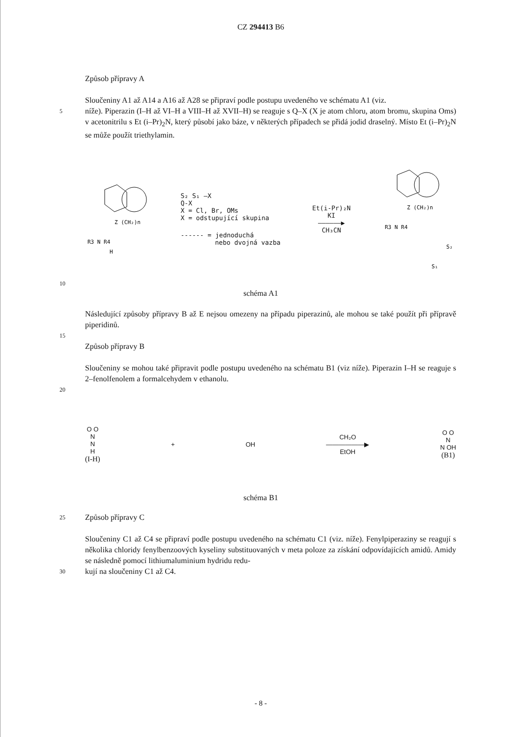CZ 294413 B6
Způsob přípravy A
Sloučeniny A1 až A14 a A16 až A28 se připraví podle postupu uvedeného ve schématu A1 (viz.
5
níže). Piperazin (I–H až VI–H a VIII–H až XVII–H) se reaguje s Q–X (X je atom chloru, atom bromu, skupina Oms) v acetonitrilu s Et (i–Pr)<sub>2</sub>N, který působí jako báze, v některých případech se přidá jodid draselný. Místo Et (i–Pr)<sub>2</sub>N se může použít triethylamin.
R3 N R4
H
Z (CH₂)n
S₂ S₁ ―X
Q-X
X = Cl, Br, OMs
X = odstupující skupina
------ = jednoduchá
nebo dvojná vazba
Et(i-Pr)₂N
KI
——————▶
CH₃CN
R3 N R4
Z (CH₂)n
S₂
S₁
10
schéma A1
Následující způsoby přípravy B až E nejsou omezeny na případu piperazinů, ale mohou se také použít při přípravě piperidinů.
15
Způsob přípravy B
Sloučeniny se mohou také připravit podle postupu uvedeného na schématu B1 (viz níže). Piperazin I–H se reaguje s 2–fenolfenolem a formalcehydem v ethanolu.
20
O O
N
N
H
(I-H)
+ OH
CH₂O
——————▶
EtOH
O O
N
N OH
(B1)
schéma B1
25
Způsob přípravy C
Sloučeniny C1 až C4 se připraví podle postupu uvedeného na schématu C1 (viz. níže). Fenyl­piperaziny se reagují s několika chloridy fenylbenzoových kyseliny substituovaných v meta polo­ze za získání odpovídajících amidů. Amidy se následně pomocí lithiumaluminium hydridu redu-
30
kují na sloučeniny C1 až C4.
- 8 -